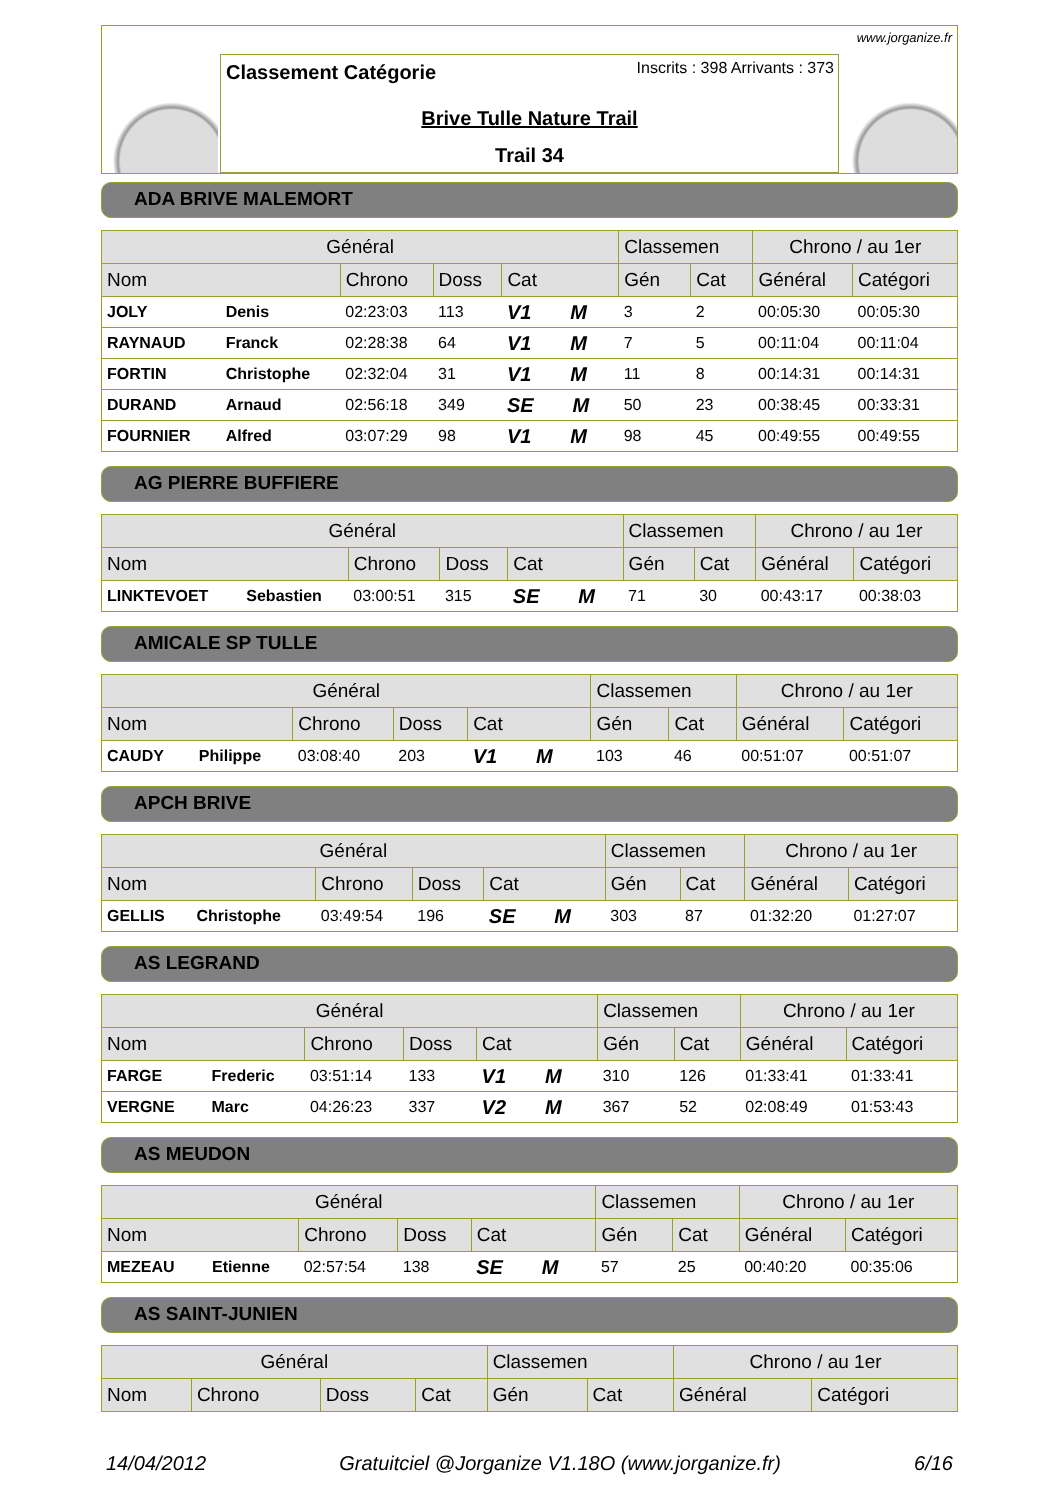www.jorganize.fr
Classement Catégorie Inscrits : 398 Arrivants : 373
Brive Tulle Nature Trail
Trail 34
ADA BRIVE MALEMORT
| Général | | | | | Classemen | | Chrono / au 1er | |
| --- | --- | --- | --- | --- | --- | --- | --- | --- |
| Nom | | Chrono | Doss | Cat | Gén | Cat | Général | Catégori |
| JOLY | Denis | 02:23:03 | 113 | V1 M | 3 | 2 | 00:05:30 | 00:05:30 |
| RAYNAUD | Franck | 02:28:38 | 64 | V1 M | 7 | 5 | 00:11:04 | 00:11:04 |
| FORTIN | Christophe | 02:32:04 | 31 | V1 M | 11 | 8 | 00:14:31 | 00:14:31 |
| DURAND | Arnaud | 02:56:18 | 349 | SE M | 50 | 23 | 00:38:45 | 00:33:31 |
| FOURNIER | Alfred | 03:07:29 | 98 | V1 M | 98 | 45 | 00:49:55 | 00:49:55 |
AG PIERRE BUFFIERE
| Général | | | | | Classemen | | Chrono / au 1er | |
| --- | --- | --- | --- | --- | --- | --- | --- | --- |
| Nom | | Chrono | Doss | Cat | Gén | Cat | Général | Catégori |
| LINKTEVOET | Sebastien | 03:00:51 | 315 | SE M | 71 | 30 | 00:43:17 | 00:38:03 |
AMICALE SP TULLE
| Général | | | | | Classemen | | Chrono / au 1er | |
| --- | --- | --- | --- | --- | --- | --- | --- | --- |
| Nom | | Chrono | Doss | Cat | Gén | Cat | Général | Catégori |
| CAUDY | Philippe | 03:08:40 | 203 | V1 M | 103 | 46 | 00:51:07 | 00:51:07 |
APCH BRIVE
| Général | | | | | Classemen | | Chrono / au 1er | |
| --- | --- | --- | --- | --- | --- | --- | --- | --- |
| Nom | | Chrono | Doss | Cat | Gén | Cat | Général | Catégori |
| GELLIS | Christophe | 03:49:54 | 196 | SE M | 303 | 87 | 01:32:20 | 01:27:07 |
AS LEGRAND
| Général | | | | | Classemen | | Chrono / au 1er | |
| --- | --- | --- | --- | --- | --- | --- | --- | --- |
| Nom | | Chrono | Doss | Cat | Gén | Cat | Général | Catégori |
| FARGE | Frederic | 03:51:14 | 133 | V1 M | 310 | 126 | 01:33:41 | 01:33:41 |
| VERGNE | Marc | 04:26:23 | 337 | V2 M | 367 | 52 | 02:08:49 | 01:53:43 |
AS MEUDON
| Général | | | | | Classemen | | Chrono / au 1er | |
| --- | --- | --- | --- | --- | --- | --- | --- | --- |
| Nom | | Chrono | Doss | Cat | Gén | Cat | Général | Catégori |
| MEZEAU | Etienne | 02:57:54 | 138 | SE M | 57 | 25 | 00:40:20 | 00:35:06 |
AS SAINT-JUNIEN
| Général | | | | Classemen | | Chrono / au 1er | |
| --- | --- | --- | --- | --- | --- | --- | --- |
| Nom | Chrono | Doss | Cat | Gén | Cat | Général | Catégori |
14/04/2012 Gratuitciel @Jorganize V1.18O (www.jorganize.fr) 6/16